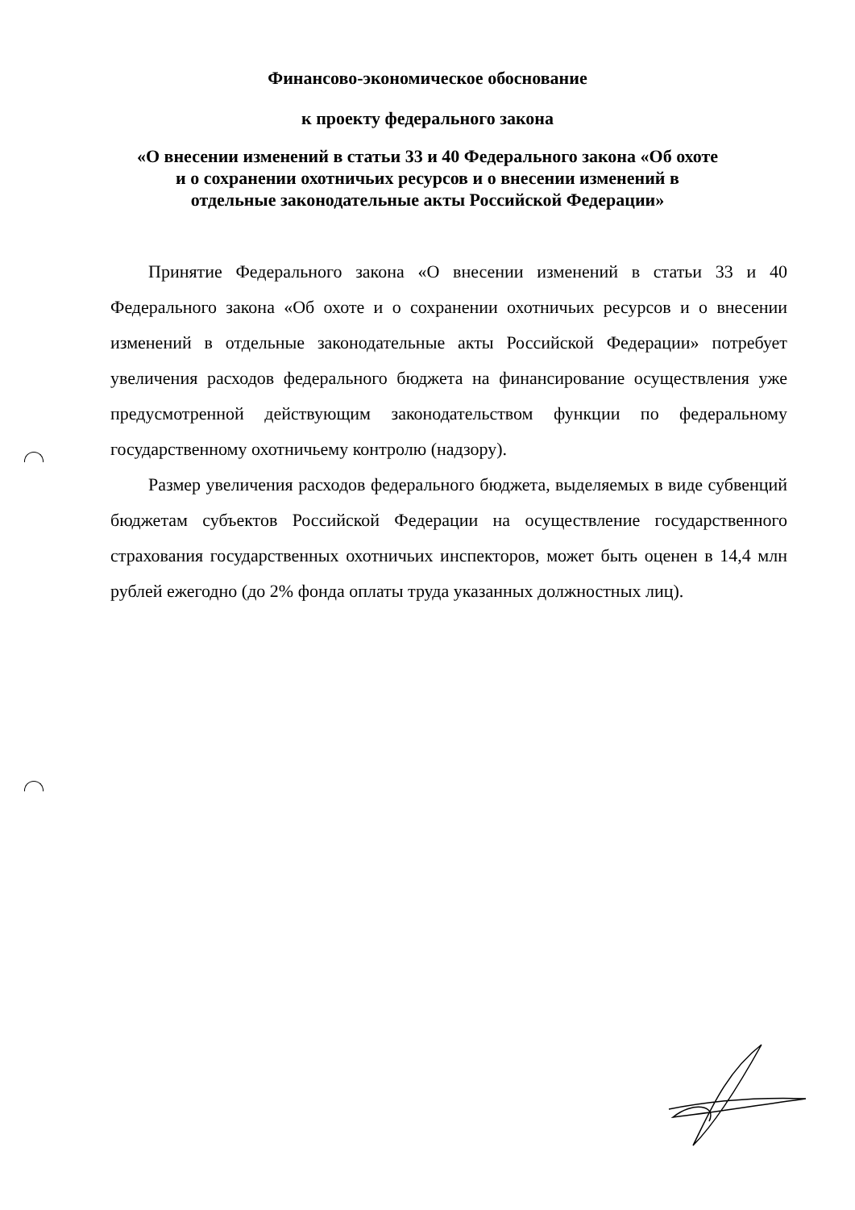Финансово-экономическое обоснование
к проекту федерального закона
«О внесении изменений в статьи 33 и 40 Федерального закона «Об охоте
и о сохранении охотничьих ресурсов и о внесении изменений в
отдельные законодательные акты Российской Федерации»
Принятие Федерального закона «О внесении изменений в статьи 33 и 40 Федерального закона «Об охоте и о сохранении охотничьих ресурсов и о внесении изменений в отдельные законодательные акты Российской Федерации» потребует увеличения расходов федерального бюджета на финансирование осуществления уже предусмотренной действующим законодательством функции по федеральному государственному охотничьему контролю (надзору).
Размер увеличения расходов федерального бюджета, выделяемых в виде субвенций бюджетам субъектов Российской Федерации на осуществление государственного страхования государственных охотничьих инспекторов, может быть оценен в 14,4 млн рублей ежегодно (до 2% фонда оплаты труда указанных должностных лиц).